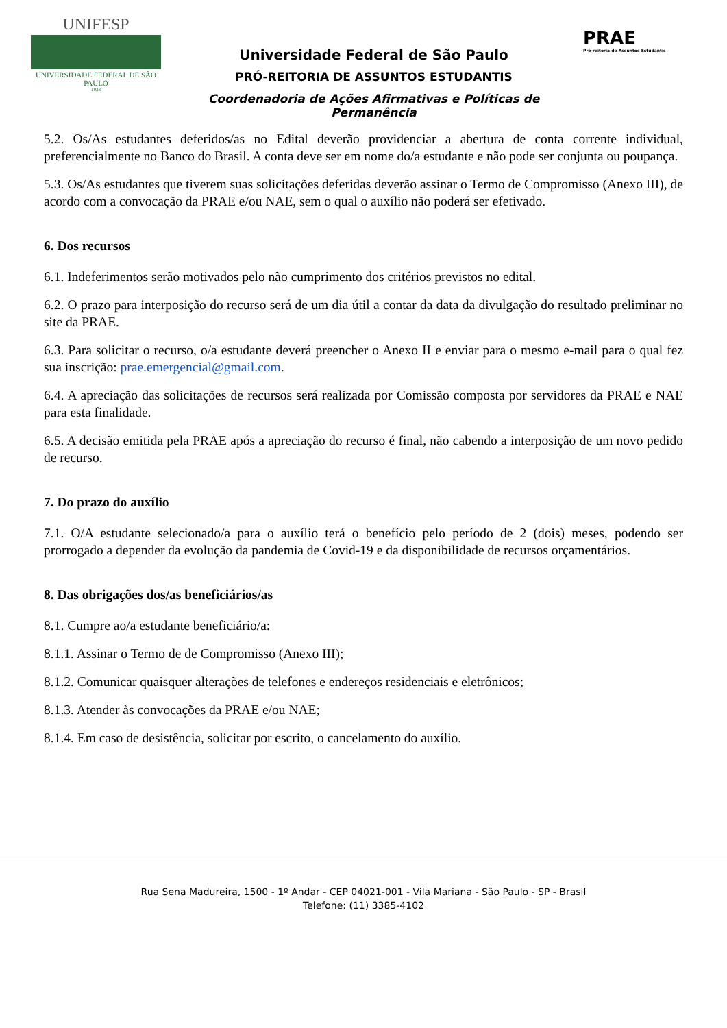UNIFESP
UNIVERSIDADE FEDERAL DE SÃO PAULO
1933
Universidade Federal de São Paulo
PRÓ-REITORIA DE ASSUNTOS ESTUDANTIS
Coordenadoria de Ações Afirmativas e Políticas de Permanência
PRAE
Pró-reitoria de Assuntos Estudantis
5.2. Os/As estudantes deferidos/as no Edital deverão providenciar a abertura de conta corrente individual, preferencialmente no Banco do Brasil. A conta deve ser em nome do/a estudante e não pode ser conjunta ou poupança.
5.3. Os/As estudantes que tiverem suas solicitações deferidas deverão assinar o Termo de Compromisso (Anexo III), de acordo com a convocação da PRAE e/ou NAE, sem o qual o auxílio não poderá ser efetivado.
6. Dos recursos
6.1. Indeferimentos serão motivados pelo não cumprimento dos critérios previstos no edital.
6.2. O prazo para interposição do recurso será de um dia útil a contar da data da divulgação do resultado preliminar no site da PRAE.
6.3. Para solicitar o recurso, o/a estudante deverá preencher o Anexo II e enviar para o mesmo e-mail para o qual fez sua inscrição: prae.emergencial@gmail.com.
6.4. A apreciação das solicitações de recursos será realizada por Comissão composta por servidores da PRAE e NAE para esta finalidade.
6.5. A decisão emitida pela PRAE após a apreciação do recurso é final, não cabendo a interposição de um novo pedido de recurso.
7. Do prazo do auxílio
7.1. O/A estudante selecionado/a para o auxílio terá o benefício pelo período de 2 (dois) meses, podendo ser prorrogado a depender da evolução da pandemia de Covid-19 e da disponibilidade de recursos orçamentários.
8. Das obrigações dos/as beneficiários/as
8.1. Cumpre ao/a estudante beneficiário/a:
8.1.1. Assinar o Termo de de Compromisso (Anexo III);
8.1.2. Comunicar quaisquer alterações de telefones e endereços residenciais e eletrônicos;
8.1.3. Atender às convocações da PRAE e/ou NAE;
8.1.4. Em caso de desistência, solicitar por escrito, o cancelamento do auxílio.
Rua Sena Madureira, 1500 - 1º Andar - CEP 04021-001 - Vila Mariana - São Paulo - SP - Brasil
Telefone: (11) 3385-4102